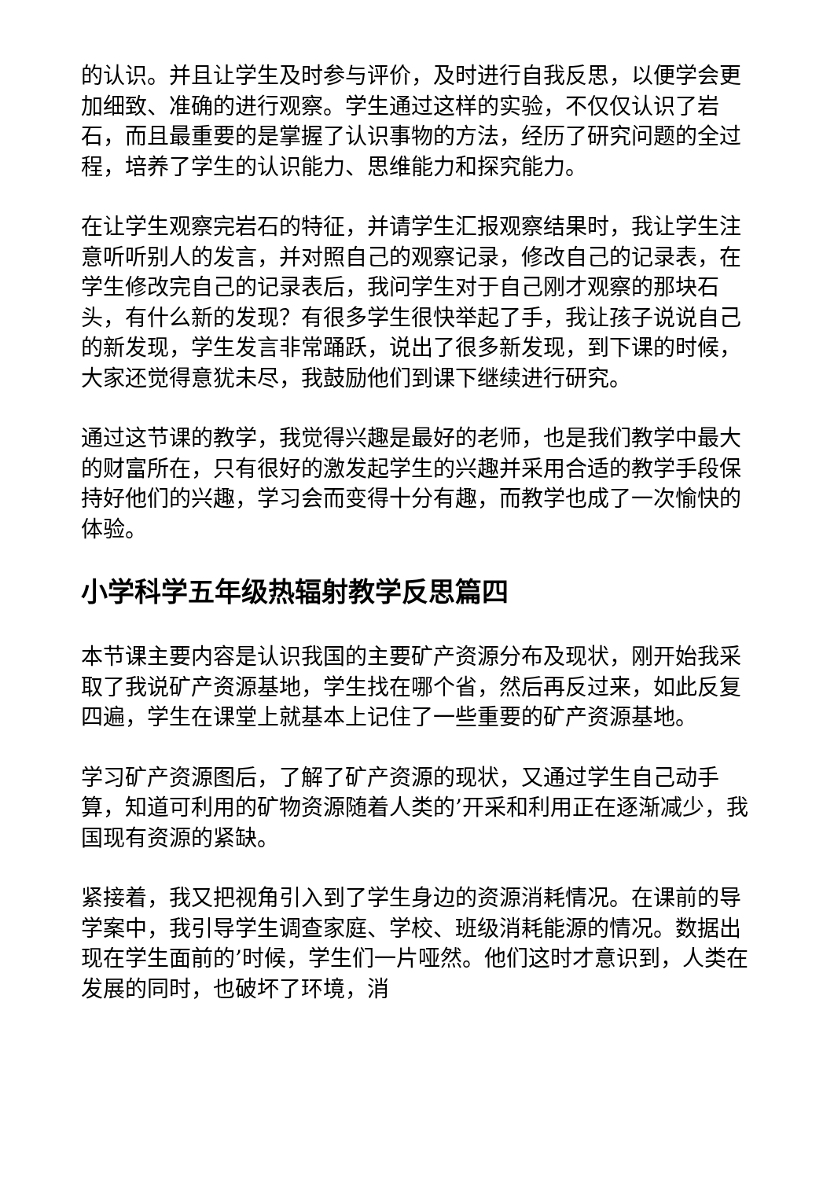的认识。并且让学生及时参与评价，及时进行自我反思，以便学会更加细致、准确的进行观察。学生通过这样的实验，不仅仅认识了岩石，而且最重要的是掌握了认识事物的方法，经历了研究问题的全过程，培养了学生的认识能力、思维能力和探究能力。
在让学生观察完岩石的特征，并请学生汇报观察结果时，我让学生注意听听别人的发言，并对照自己的观察记录，修改自己的记录表，在学生修改完自己的记录表后，我问学生对于自己刚才观察的那块石头，有什么新的发现？有很多学生很快举起了手，我让孩子说说自己的新发现，学生发言非常踊跃，说出了很多新发现，到下课的时候，大家还觉得意犹未尽，我鼓励他们到课下继续进行研究。
通过这节课的教学，我觉得兴趣是最好的老师，也是我们教学中最大的财富所在，只有很好的激发起学生的兴趣并采用合适的教学手段保持好他们的兴趣，学习会而变得十分有趣，而教学也成了一次愉快的体验。
小学科学五年级热辐射教学反思篇四
本节课主要内容是认识我国的主要矿产资源分布及现状，刚开始我采取了我说矿产资源基地，学生找在哪个省，然后再反过来，如此反复四遍，学生在课堂上就基本上记住了一些重要的矿产资源基地。
学习矿产资源图后，了解了矿产资源的现状，又通过学生自己动手算，知道可利用的矿物资源随着人类的’开采和利用正在逐渐减少，我国现有资源的紧缺。
紧接着，我又把视角引入到了学生身边的资源消耗情况。在课前的导学案中，我引导学生调查家庭、学校、班级消耗能源的情况。数据出现在学生面前的’时候，学生们一片哑然。他们这时才意识到，人类在发展的同时，也破坏了环境，消